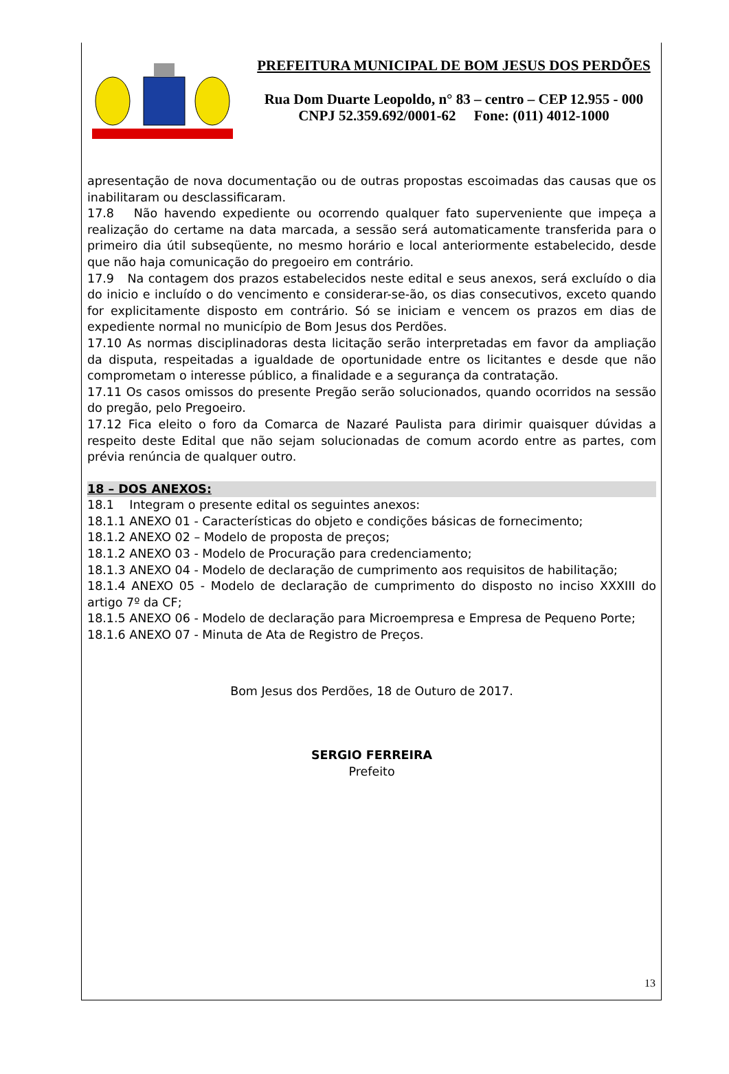PREFEITURA MUNICIPAL DE BOM JESUS DOS PERDÕES
Rua Dom Duarte Leopoldo, n° 83 – centro – CEP 12.955 - 000
CNPJ 52.359.692/0001-62 Fone: (011) 4012-1000
apresentação de nova documentação ou de outras propostas escoimadas das causas que os inabilitaram ou desclassificaram.
17.8 Não havendo expediente ou ocorrendo qualquer fato superveniente que impeça a realização do certame na data marcada, a sessão será automaticamente transferida para o primeiro dia útil subseqüente, no mesmo horário e local anteriormente estabelecido, desde que não haja comunicação do pregoeiro em contrário.
17.9 Na contagem dos prazos estabelecidos neste edital e seus anexos, será excluído o dia do inicio e incluído o do vencimento e considerar-se-ão, os dias consecutivos, exceto quando for explicitamente disposto em contrário. Só se iniciam e vencem os prazos em dias de expediente normal no município de Bom Jesus dos Perdões.
17.10 As normas disciplinadoras desta licitação serão interpretadas em favor da ampliação da disputa, respeitadas a igualdade de oportunidade entre os licitantes e desde que não comprometam o interesse público, a finalidade e a segurança da contratação.
17.11 Os casos omissos do presente Pregão serão solucionados, quando ocorridos na sessão do pregão, pelo Pregoeiro.
17.12 Fica eleito o foro da Comarca de Nazaré Paulista para dirimir quaisquer dúvidas a respeito deste Edital que não sejam solucionadas de comum acordo entre as partes, com prévia renúncia de qualquer outro.
18 – DOS ANEXOS:
18.1 Integram o presente edital os seguintes anexos:
18.1.1 ANEXO 01 - Características do objeto e condições básicas de fornecimento;
18.1.2 ANEXO 02 – Modelo de proposta de preços;
18.1.2 ANEXO 03 - Modelo de Procuração para credenciamento;
18.1.3 ANEXO 04 - Modelo de declaração de cumprimento aos requisitos de habilitação;
18.1.4 ANEXO 05 - Modelo de declaração de cumprimento do disposto no inciso XXXIII do artigo 7º da CF;
18.1.5 ANEXO 06 - Modelo de declaração para Microempresa e Empresa de Pequeno Porte;
18.1.6 ANEXO 07 - Minuta de Ata de Registro de Preços.
Bom Jesus dos Perdões, 18 de Outuro de 2017.
SERGIO FERREIRA
Prefeito
13